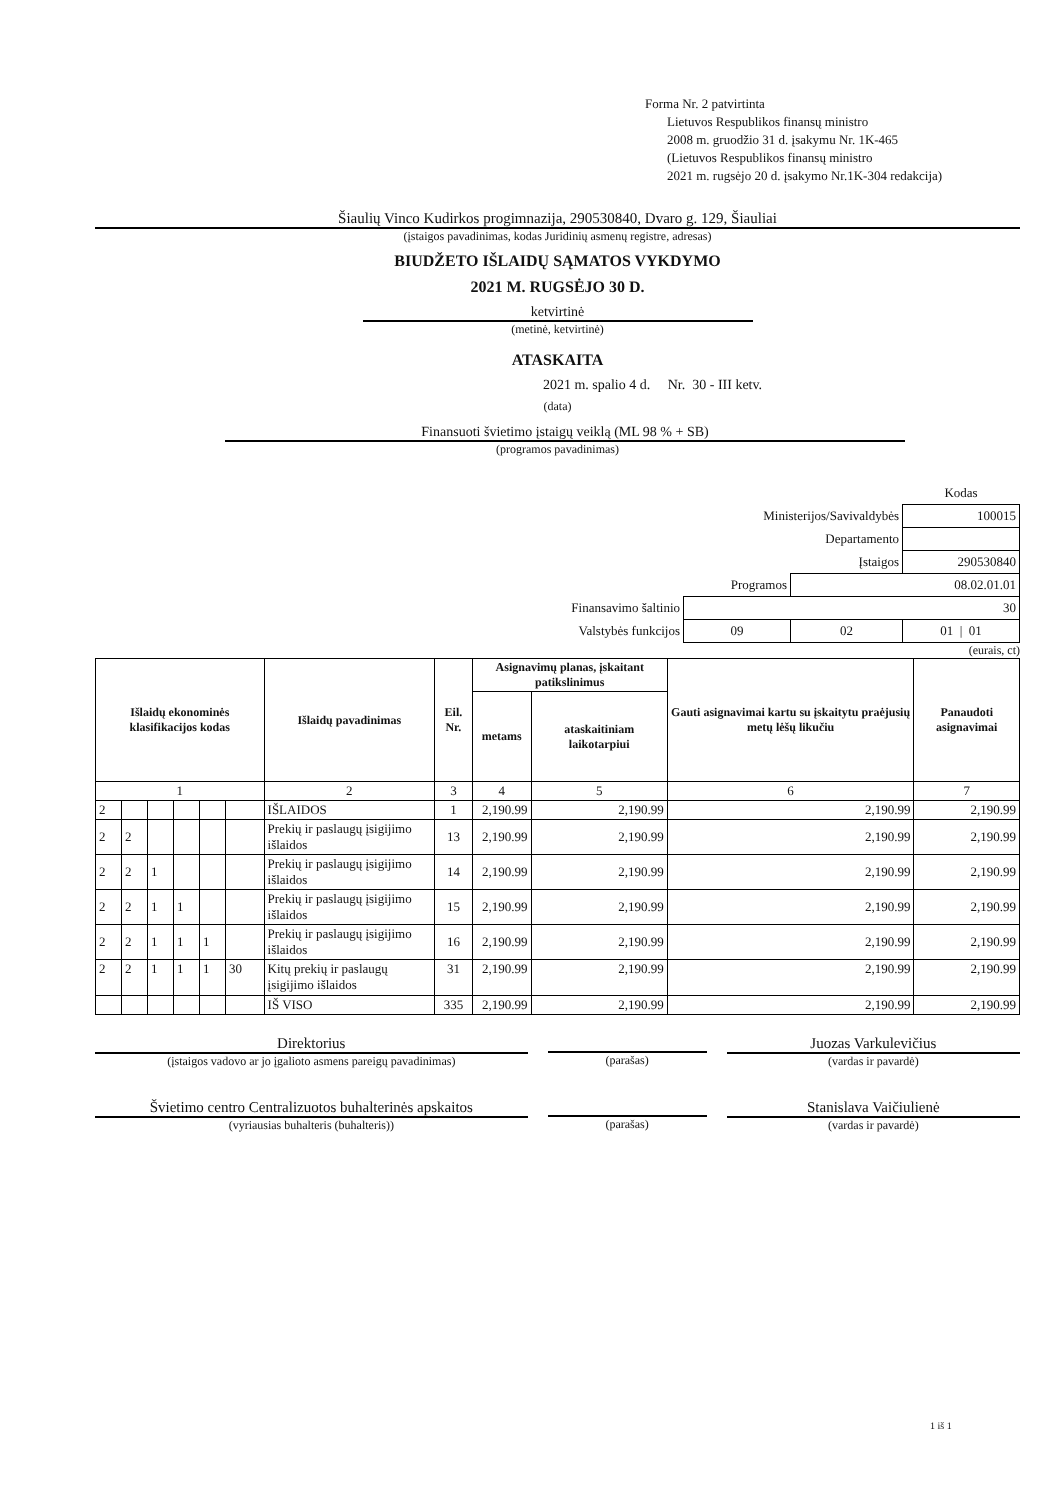Forma Nr. 2 patvirtinta
Lietuvos Respublikos finansų ministro
2008 m. gruodžio 31 d. įsakymu Nr. 1K-465
(Lietuvos Respublikos finansų ministro
2021 m. rugsėjo 20 d. įsakymo Nr.1K-304 redakcija)
Šiaulių Vinco Kudirkos progimnazija, 290530840, Dvaro g. 129, Šiauliai
(įstaigos pavadinimas, kodas Juridinių asmenų registre, adresas)
BIUDŽETO IŠLAIDŲ SĄMATOS VYKDYMO
2021 M. RUGSĖJO 30 D.
ketvirtinė
(metinė, ketvirtinė)
ATASKAITA
2021 m. spalio 4 d. Nr. 30 - III ketv.
(data)
Finansuoti švietimo įstaigų veiklą (ML 98 % + SB)
(programos pavadinimas)
| | | | Kodas |
| Ministerijos/Savivaldybės | | | 100015 |
| Departamento | | | |
| Įstaigos | | | 290530840 |
| Programos | | 08.02.01.01 | |
| Finansavimo šaltinio | 30 | | |
| Valstybės funkcijos | 09 | 02 | 01 / 01 |
(eurais, ct)
| Išlaidų ekonominės klasifikacijos kodas | | | | | | Išlaidų pavadinimas | Eil. Nr. | Asignavimų planas, įskaitant patikslinimus | | Gauti asignavimai kartu su įskaitytu praėjusių metų lėšų likučiu | Panaudoti asignavimai |
| --- | --- | --- | --- | --- | --- | --- | --- | --- | --- | --- | --- |
| | | | | | | | | metams | ataskaitiniam laikotarpiui | | |
| 1 | | | | | | 2 | 3 | 4 | 5 | 6 | 7 |
| 2 | | | | | | IŠLAIDOS | 1 | 2,190.99 | 2,190.99 | 2,190.99 | 2,190.99 |
| 2 | 2 | | | | | Prekių ir paslaugų įsigijimo išlaidos | 13 | 2,190.99 | 2,190.99 | 2,190.99 | 2,190.99 |
| 2 | 2 | 1 | | | | Prekių ir paslaugų įsigijimo išlaidos | 14 | 2,190.99 | 2,190.99 | 2,190.99 | 2,190.99 |
| 2 | 2 | 1 | 1 | | | Prekių ir paslaugų įsigijimo išlaidos | 15 | 2,190.99 | 2,190.99 | 2,190.99 | 2,190.99 |
| 2 | 2 | 1 | 1 | 1 | | Prekių ir paslaugų įsigijimo išlaidos | 16 | 2,190.99 | 2,190.99 | 2,190.99 | 2,190.99 |
| 2 | 2 | 1 | 1 | 1 | 30 | Kitų prekių ir paslaugų įsigijimo išlaidos | 31 | 2,190.99 | 2,190.99 | 2,190.99 | 2,190.99 |
| | | | | | | IŠ VISO | 335 | 2,190.99 | 2,190.99 | 2,190.99 | 2,190.99 |
Direktorius
(įstaigos vadovo ar jo įgalioto asmens pareigų pavadinimas)
(parašas)
Juozas Varkulevičius
(vardas ir pavardė)
Švietimo centro Centralizuotos buhalterinės apskaitos
(vyriausias buhalteris (buhalteris))
(parašas)
Stanislava Vaičiulienė
(vardas ir pavardė)
1 iš 1